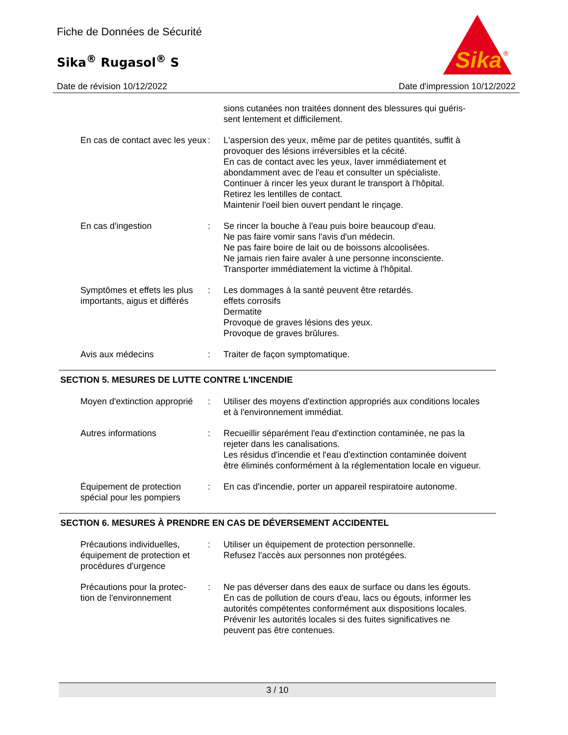Fiche de Données de Sécurité
Sika<sup>®</sup> Rugasol<sup>®</sup> S
Sika
®
Date de révision 10/12/2022 Date d'impression 10/12/2022
sions cutanées non traitées donnent des blessures qui guéris-
sent lentement et difficilement.
En cas de contact avec les yeux
: L'aspersion des yeux, même par de petites quantités, suffit à provoquer des lésions irréversibles et la cécité.
En cas de contact avec les yeux, laver immédiatement et abondamment avec de l'eau et consulter un spécialiste.
Continuer à rincer les yeux durant le transport à l'hôpital.
Retirez les lentilles de contact.
Maintenir l'oeil bien ouvert pendant le rinçage.
En cas d'ingestion : Se rincer la bouche à l'eau puis boire beaucoup d'eau.
Ne pas faire vomir sans l'avis d'un médecin.
Ne pas faire boire de lait ou de boissons alcoolisées.
Ne jamais rien faire avaler à une personne inconsciente.
Transporter immédiatement la victime à l'hôpital.
Symptômes et effets les plus importants, aigus et différés
: Les dommages à la santé peuvent être retardés.
effets corrosifs
Dermatite
Provoque de graves lésions des yeux.
Provoque de graves brûlures.
Avis aux médecins : Traiter de façon symptomatique.
SECTION 5. MESURES DE LUTTE CONTRE L'INCENDIE
Moyen d'extinction approprié
: Utiliser des moyens d'extinction appropriés aux conditions locales et à l'environnement immédiat.
Autres informations : Recueillir séparément l'eau d'extinction contaminée, ne pas la rejeter dans les canalisations.
Les résidus d'incendie et l'eau d'extinction contaminée doivent être éliminés conformément à la réglementation locale en vigueur.
Équipement de protection spécial pour les pompiers
: En cas d'incendie, porter un appareil respiratoire autonome.
SECTION 6. MESURES À PRENDRE EN CAS DE DÉVERSEMENT ACCIDENTEL
Précautions individuelles, équipement de protection et procédures d'urgence
: Utiliser un équipement de protection personnelle.
Refusez l'accès aux personnes non protégées.
Précautions pour la protec-
tion de l'environnement
: Ne pas déverser dans des eaux de surface ou dans les égouts.
En cas de pollution de cours d'eau, lacs ou égouts, informer les autorités compétentes conformément aux dispositions locales.
Prévenir les autorités locales si des fuites significatives ne peuvent pas être contenues.
3 / 10